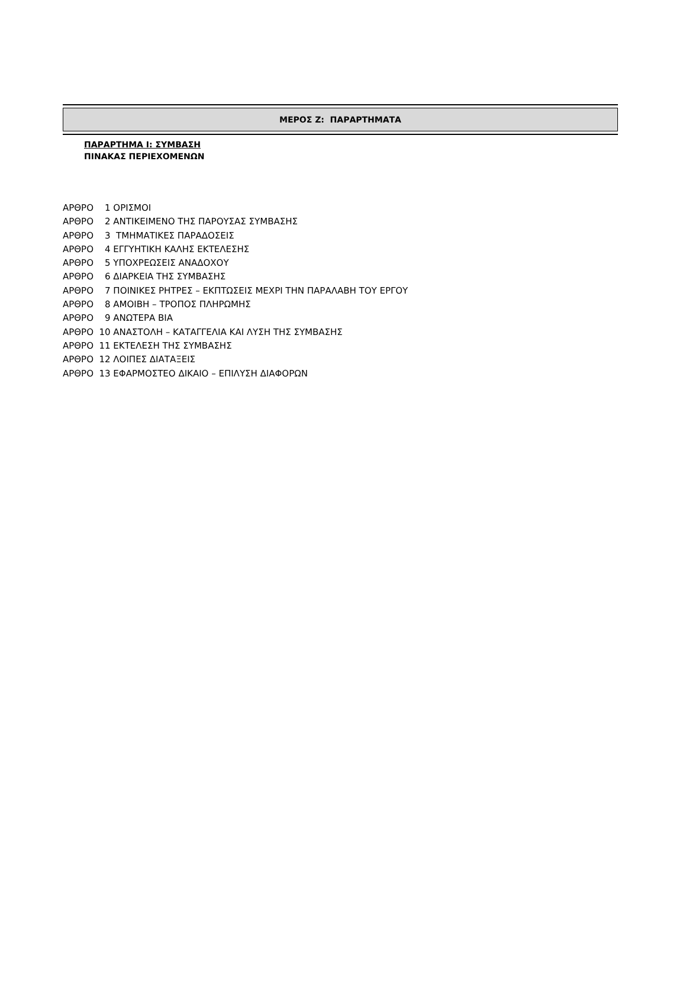ΜΕΡΟΣ Ζ: ΠΑΡΑΡΤΗΜΑΤΑ
ΠΑΡΑΡΤΗΜΑ Ι: ΣΥΜΒΑΣΗ
ΠΙΝΑΚΑΣ ΠΕΡΙΕΧΟΜΕΝΩΝ
ΑΡΘΡΟ 1 ΟΡΙΣΜΟΙ
ΑΡΘΡΟ 2 ΑΝΤΙΚΕΙΜΕΝΟ ΤΗΣ ΠΑΡΟΥΣΑΣ ΣΥΜΒΑΣΗΣ
ΑΡΘΡΟ 3 ΤΜΗΜΑΤΙΚΕΣ ΠΑΡΑΔΟΣΕΙΣ
ΑΡΘΡΟ 4 ΕΓΓΥΗΤΙΚΗ ΚΑΛΗΣ ΕΚΤΕΛΕΣΗΣ
ΑΡΘΡΟ 5 ΥΠΟΧΡΕΩΣΕΙΣ ΑΝΑΔΟΧΟΥ
ΑΡΘΡΟ 6 ΔΙΑΡΚΕΙΑ ΤΗΣ ΣΥΜΒΑΣΗΣ
ΑΡΘΡΟ 7 ΠΟΙΝΙΚΕΣ ΡΗΤΡΕΣ – ΕΚΠΤΩΣΕΙΣ ΜΕΧΡΙ ΤΗΝ ΠΑΡΑΛΑΒΗ ΤΟΥ ΕΡΓΟΥ
ΑΡΘΡΟ 8 ΑΜΟΙΒΗ – ΤΡΟΠΟΣ ΠΛΗΡΩΜΗΣ
ΑΡΘΡΟ 9 ΑΝΩΤΕΡΑ ΒΙΑ
ΑΡΘΡΟ 10 ΑΝΑΣΤΟΛΗ – ΚΑΤΑΓΓΕΛΙΑ ΚΑΙ ΛΥΣΗ ΤΗΣ ΣΥΜΒΑΣΗΣ
ΑΡΘΡΟ 11 ΕΚΤΕΛΕΣΗ ΤΗΣ ΣΥΜΒΑΣΗΣ
ΑΡΘΡΟ 12 ΛΟΙΠΕΣ ΔΙΑΤΑΞΕΙΣ
ΑΡΘΡΟ 13 ΕΦΑΡΜΟΣΤΕΟ ΔΙΚΑΙΟ – ΕΠΙΛΥΣΗ ΔΙΑΦΟΡΩΝ